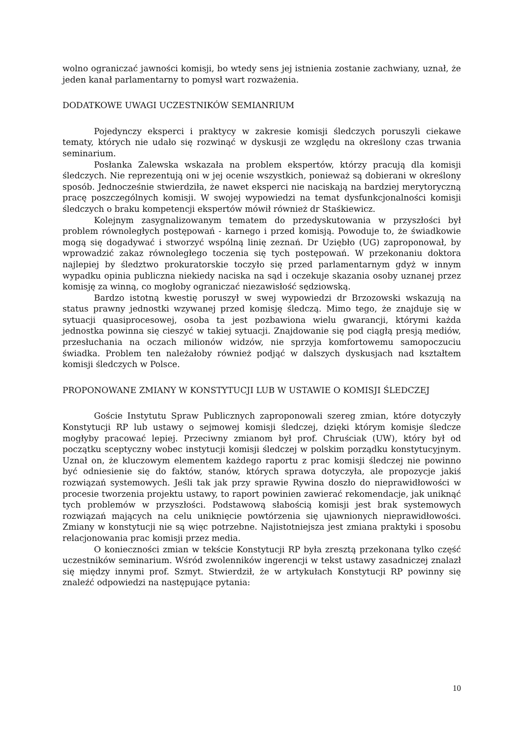wolno ograniczać jawności komisji, bo wtedy sens jej istnienia zostanie zachwiany, uznał, że jeden kanał parlamentarny to pomysł wart rozważenia.
DODATKOWE UWAGI UCZESTNIKÓW SEMIANRIUM
Pojedynczy eksperci i praktycy w zakresie komisji śledczych poruszyli ciekawe tematy, których nie udało się rozwinąć w dyskusji ze względu na określony czas trwania seminarium.
Posłanka Zalewska wskazała na problem ekspertów, którzy pracują dla komisji śledczych. Nie reprezentują oni w jej ocenie wszystkich, ponieważ są dobierani w określony sposób. Jednocześnie stwierdziła, że nawet eksperci nie naciskają na bardziej merytoryczną pracę poszczególnych komisji. W swojej wypowiedzi na temat dysfunkcjonalności komisji śledczych o braku kompetencji ekspertów mówił również dr Staśkiewicz.
Kolejnym zasygnalizowanym tematem do przedyskutowania w przyszłości był problem równoległych postępowań - karnego i przed komisją. Powoduje to, że świadkowie mogą się dogadywać i stworzyć wspólną linię zeznań. Dr Uziębło (UG) zaproponował, by wprowadzić zakaz równoległego toczenia się tych postępowań. W przekonaniu doktora najlepiej by śledztwo prokuratorskie toczyło się przed parlamentarnym gdyż w innym wypadku opinia publiczna niekiedy naciska na sąd i oczekuje skazania osoby uznanej przez komisję za winną, co mogłoby ograniczać niezawisłość sędziowską.
Bardzo istotną kwestię poruszył w swej wypowiedzi dr Brzozowski wskazują na status prawny jednostki wzywanej przed komisję śledczą. Mimo tego, że znajduje się w sytuacji quasiprocesowej, osoba ta jest pozbawiona wielu gwarancji, którymi każda jednostka powinna się cieszyć w takiej sytuacji. Znajdowanie się pod ciągłą presją mediów, przesłuchania na oczach milionów widzów, nie sprzyja komfortowemu samopoczuciu świadka. Problem ten należałoby również podjąć w dalszych dyskusjach nad kształtem komisji śledczych w Polsce.
PROPONOWANE ZMIANY W KONSTYTUCJI LUB W USTAWIE O KOMISJI ŚLEDCZEJ
Goście Instytutu Spraw Publicznych zaproponowali szereg zmian, które dotyczyły Konstytucji RP lub ustawy o sejmowej komisji śledczej, dzięki którym komisje śledcze mogłyby pracować lepiej. Przeciwny zmianom był prof. Chruściak (UW), który był od początku sceptyczny wobec instytucji komisji śledczej w polskim porządku konstytucyjnym. Uznał on, że kluczowym elementem każdego raportu z prac komisji śledczej nie powinno być odniesienie się do faktów, stanów, których sprawa dotyczyła, ale propozycje jakiś rozwiązań systemowych. Jeśli tak jak przy sprawie Rywina doszło do nieprawidłowości w procesie tworzenia projektu ustawy, to raport powinien zawierać rekomendacje, jak uniknąć tych problemów w przyszłości. Podstawową słabością komisji jest brak systemowych rozwiązań mających na celu uniknięcie powtórzenia się ujawnionych nieprawidłowości. Zmiany w konstytucji nie są więc potrzebne. Najistotniejsza jest zmiana praktyki i sposobu relacjonowania prac komisji przez media.
O konieczności zmian w tekście Konstytucji RP była zresztą przekonana tylko część uczestników seminarium. Wśród zwolenników ingerencji w tekst ustawy zasadniczej znalazł się między innymi prof. Szmyt. Stwierdził, że w artykułach Konstytucji RP powinny się znaleźć odpowiedzi na następujące pytania:
10